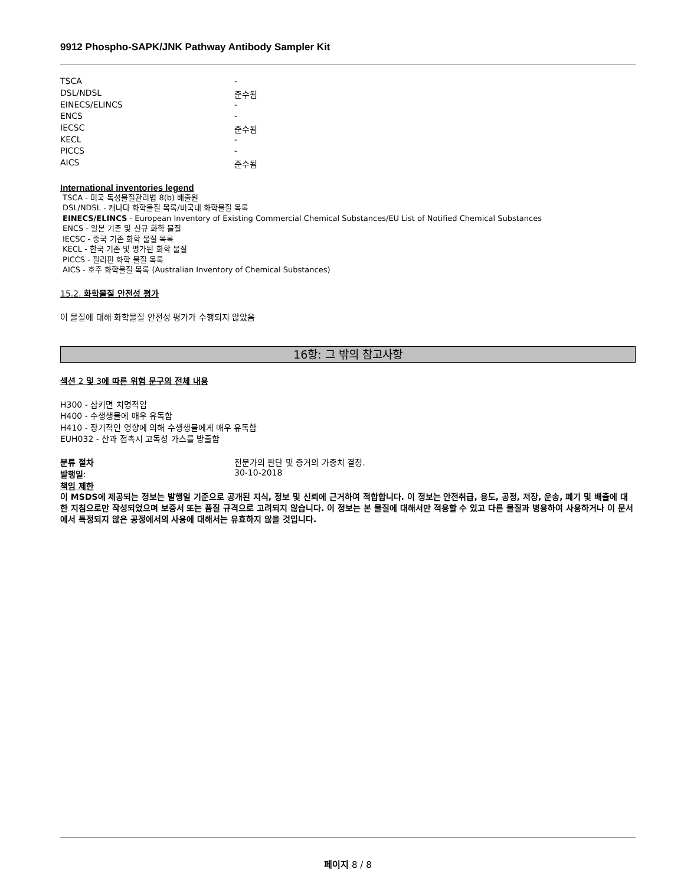9912 Phospho-SAPK/JNK Pathway Antibody Sampler Kit
| TSCA | - |
| DSL/NDSL | 준수됨 |
| EINECS/ELINCS | - |
| ENCS | - |
| IECSC | 준수됨 |
| KECL | - |
| PICCS | - |
| AICS | 준수됨 |
International inventories legend
TSCA - 미국 독성물질관리법 8(b) 배출원
DSL/NDSL - 캐나다 화학물질 목록/비국내 화학물질 목록
EINECS/ELINCS - European Inventory of Existing Commercial Chemical Substances/EU List of Notified Chemical Substances
ENCS - 일본 기존 및 신규 화학 물질
IECSC - 중국 기존 화학 물질 목록
KECL - 한국 기존 및 평가된 화학 물질
PICCS - 필리핀 화학 물질 목록
AICS - 호주 화학물질 목록 (Australian Inventory of Chemical Substances)
15.2. 화학물질 안전성 평가
이 물질에 대해 화학물질 안전성 평가가 수행되지 않았음
16항: 그 밖의 참고사항
섹션 2 및 3에 따른 위험 문구의 전체 내용
H300 - 삼키면 치명적임
H400 - 수생생물에 매우 유독함
H410 - 장기적인 영향에 의해 수생생물에게 매우 유독함
EUH032 - 산과 접촉시 고독성 가스를 방출함
| 분류 절차 | 전문가의 판단 및 증거의 가중치 결정. |
| 발행일 : | 30-10-2018 |
책임 제한
이 MSDS에 제공되는 정보는 발행일 기준으로 공개된 지식, 정보 및 신뢰에 근거하여 적합합니다. 이 정보는 안전취급, 용도, 공정, 저장, 운송, 폐기 및 배출에 대한 지침으로만 작성되었으며 보증서 또는 품질 규격으로 고려되지 않습니다. 이 정보는 본 물질에 대해서만 적용할 수 있고 다른 물질과 병용하여 사용하거나 이 문서에서 특정되지 않은 공정에서의 사용에 대해서는 유효하지 않을 것입니다.
페이지 8 / 8